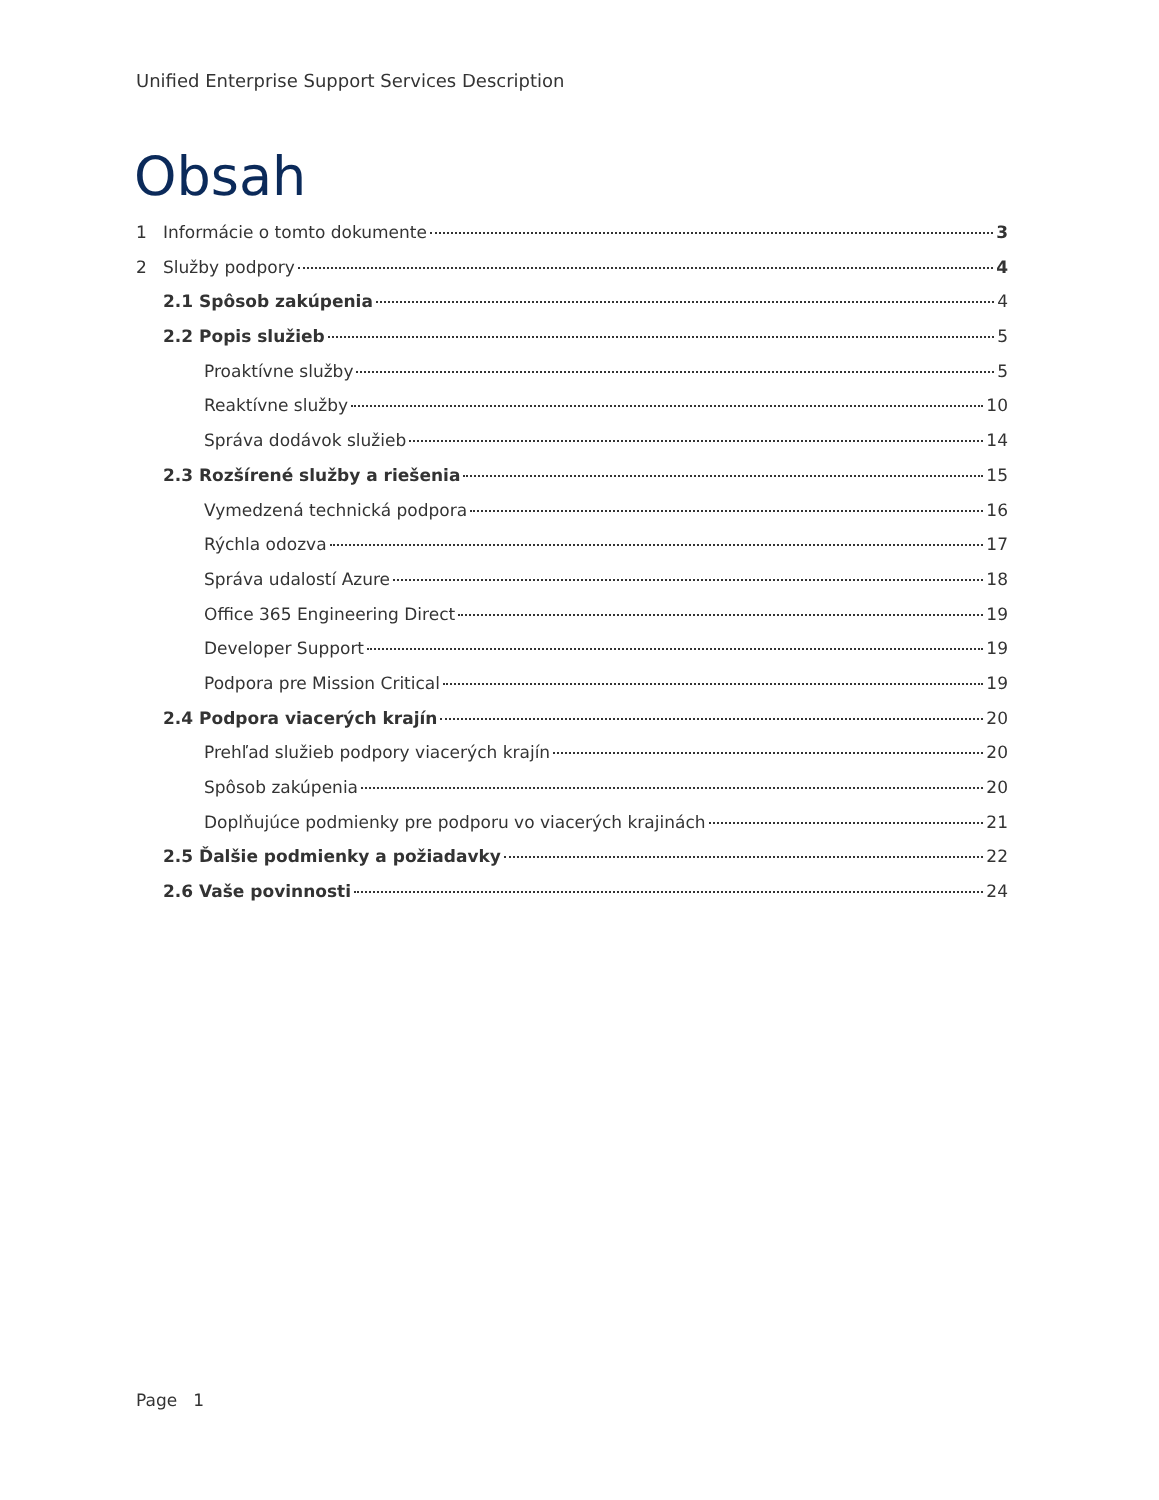Unified Enterprise Support Services Description
Obsah
1 Informácie o tomto dokumente 3
2 Služby podpory 4
2.1 Spôsob zakúpenia 4
2.2 Popis služieb 5
Proaktívne služby 5
Reaktívne služby 10
Správa dodávok služieb 14
2.3 Rozšírené služby a riešenia 15
Vymedzená technická podpora 16
Rýchla odozva 17
Správa udalostí Azure 18
Office 365 Engineering Direct 19
Developer Support 19
Podpora pre Mission Critical 19
2.4 Podpora viacerých krajín 20
Prehľad služieb podpory viacerých krajín 20
Spôsob zakúpenia 20
Doplňujúce podmienky pre podporu vo viacerých krajinách 21
2.5 Ďalšie podmienky a požiadavky 22
2.6 Vaše povinnosti 24
Page 1